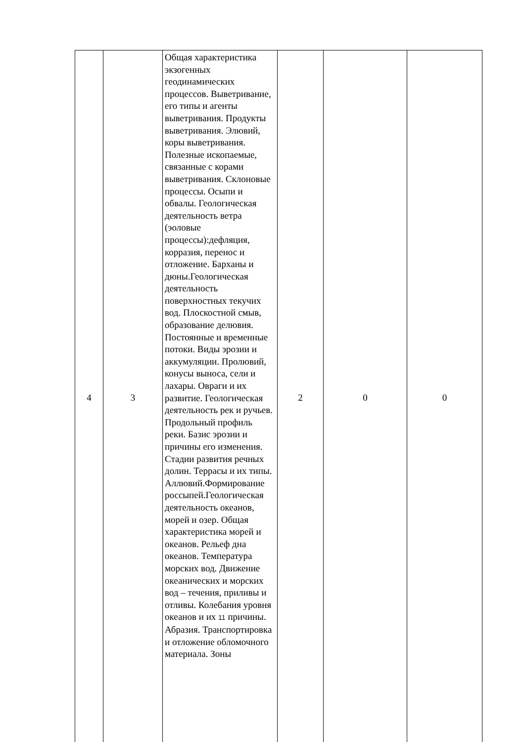| 4 | 3 | Общая характеристика экзогенных геодинамических процессов. Выветривание, его типы и агенты выветривания. Продукты выветривания. Элювий, коры выветривания. Полезные ископаемые, связанные с корами выветривания. Склоновые процессы. Осыпи и обвалы. Геологическая деятельность ветра (эоловые процессы):дефляция, корразия, перенос и отложение. Барханы и дюны.Геологическая деятельность поверхностных текучих вод. Плоскостной смыв, образование делювия. Постоянные и временные потоки. Виды эрозии и аккумуляции. Пролювий, конусы выноса, сели и лахары. Овраги и их развитие. Геологическая деятельность рек и ручьев. Продольный профиль реки. Базис эрозии и причины его изменения. Стадии развития речных долин. Террасы и их типы. Аллювий.Формирование россыпей.Геологическая деятельность океанов, морей и озер. Общая характеристика морей и океанов. Рельеф дна океанов. Температура морских вод. Движение океанических и морских вод – течения, приливы и отливы. Колебания уровня океанов и их 11 причины. Абразия. Транспортировка и отложение обломочного материала. Зоны | 2 | 0 | 0 |